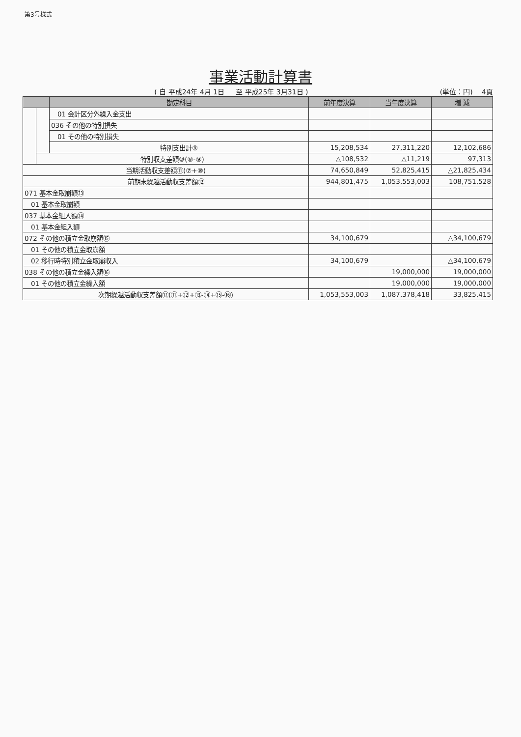第3号様式
事業活動計算書
( 自 平成24年 4月 1日 　 至 平成25年 3月31日 )
(単位：円) 　4頁
| | | 勘定科目 | 前年度決算 | 当年度決算 | 増 減 |
| --- | --- | --- | --- | --- | --- |
| | | 01 会計区分外繰入金支出 | | | |
| | | 036 その他の特別損失 | | | |
| | | 01 その他の特別損失 | | | |
| | | 特別支出計⑨ | 15,208,534 | 27,311,220 | 12,102,686 |
| | 特別収支差額⑩(⑧-⑨) | | △108,532 | △11,219 | 97,313 |
| 当期活動収支差額⑪(⑦+⑩) | | | 74,650,849 | 52,825,415 | △21,825,434 |
| 前期末繰越活動収支差額⑫ | | | 944,801,475 | 1,053,553,003 | 108,751,528 |
| 071 基本金取崩額⑬ | | | | | |
| 01 基本金取崩額 | | | | | |
| 037 基本金組入額⑭ | | | | | |
| 01 基本金組入額 | | | | | |
| 072 その他の積立金取崩額⑮ | | | 34,100,679 | | △34,100,679 |
| 01 その他の積立金取崩額 | | | | | |
| 02 移行時特別積立金取崩収入 | | | 34,100,679 | | △34,100,679 |
| 038 その他の積立金繰入額⑯ | | | | 19,000,000 | 19,000,000 |
| 01 その他の積立金繰入額 | | | | 19,000,000 | 19,000,000 |
| 次期繰越活動収支差額⑰(⑪+⑫+⑬-⑭+⑮-⑯) | | | 1,053,553,003 | 1,087,378,418 | 33,825,415 |